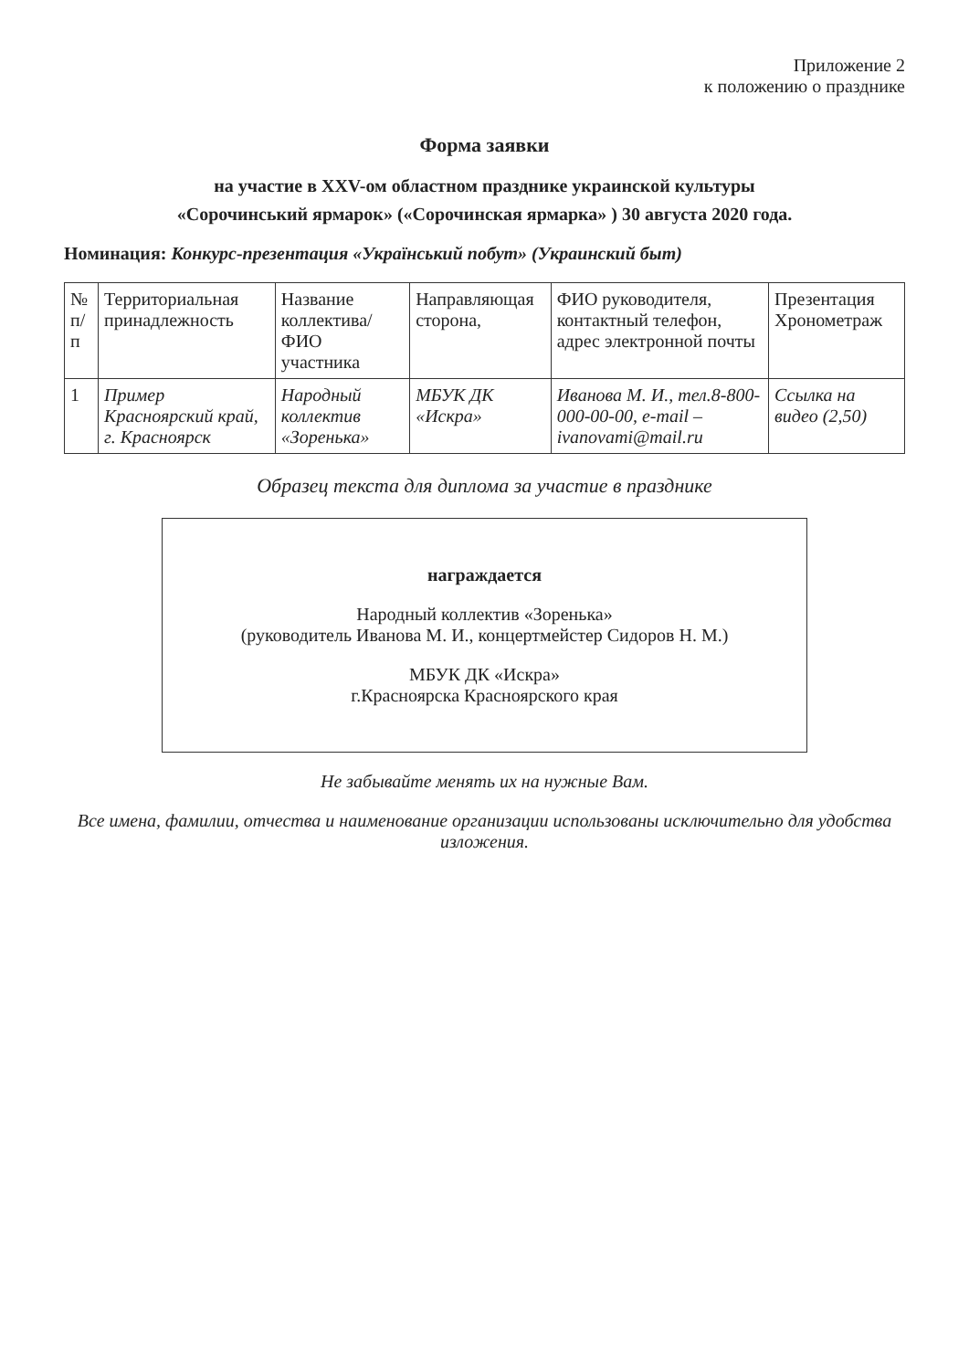Приложение 2
к положению о празднике
Форма заявки
на участие в XXV-ом областном празднике украинской культуры
«Сорочинський ярмарок» («Сорочинская ярмарка» ) 30 августа 2020 года.
Номинация: Конкурс-презентация «Український побут» (Украинский быт)
| № п/п | Территориальная принадлежность | Название коллектива/ФИО участника | Направляющая сторона, | ФИО руководителя, контактный телефон, адрес электронной почты | Презентация Хронометраж |
| --- | --- | --- | --- | --- | --- |
| 1 | Пример Красноярский край, г. Красноярск | Народный коллектив «Зоренька» | МБУК ДК «Искра» | Иванова М. И., тел.8-800-000-00-00, e-mail – ivanovami@mail.ru | Ссылка на видео (2,50) |
Образец текста для диплома за участие в празднике
награждается
Народный коллектив «Зоренька»
(руководитель Иванова М. И., концертмейстер Сидоров Н. М.)
МБУК ДК «Искра»
г.Красноярска Красноярского края
Не забывайте менять их на нужные Вам.
Все имена, фамилии, отчества и наименование организации использованы исключительно для удобства изложения.